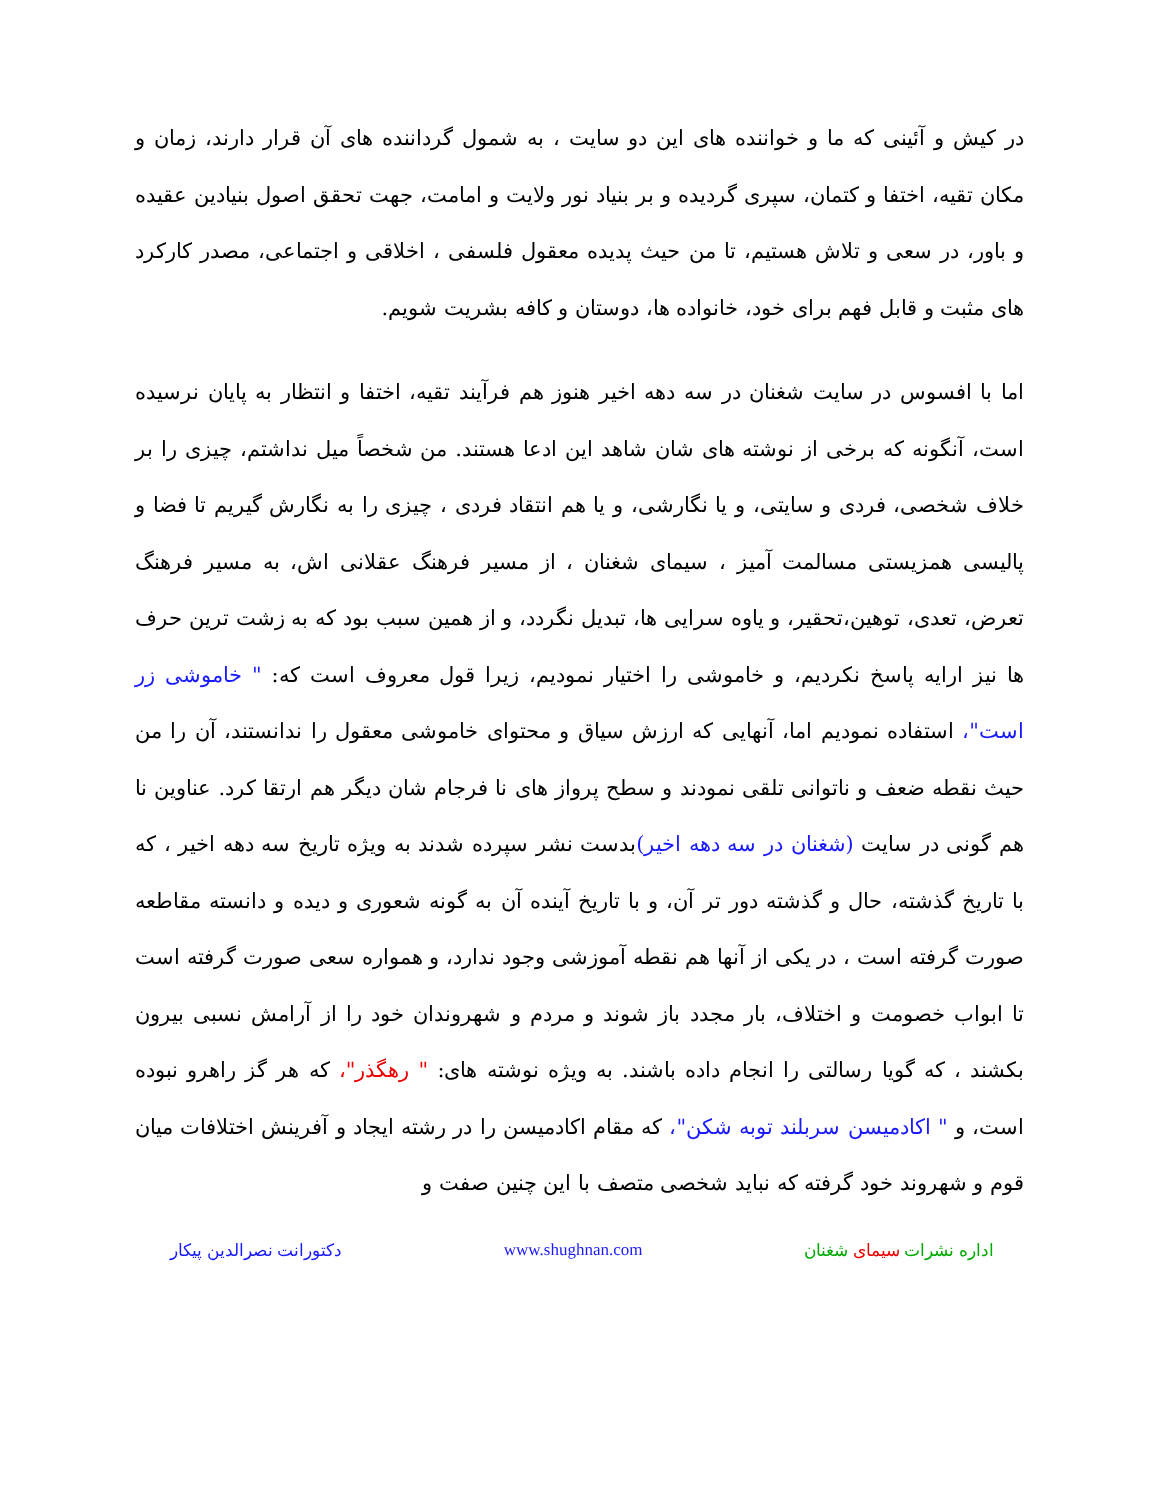در کیش و آئینی که ما و خواننده های این دو سایت ، به شمول گرداننده های آن قرار دارند، زمان و مکان تقیه، اختفا و کتمان، سپری گردیده و بر بنیاد نور ولایت و امامت، جهت تحقق اصول بنیادین عقیده و باور، در سعی و تلاش هستیم، تا من حیث پدیده معقول فلسفی ، اخلاقی و اجتماعی، مصدر کارکرد های مثبت و قابل فهم برای خود، خانواده ها، دوستان و کافه بشریت شویم.
اما با افسوس در سایت شغنان در سه دهه اخیر هنوز هم فرآیند تقیه، اختفا و انتظار به پایان نرسیده است، آنگونه که برخی از نوشته های شان شاهد این ادعا هستند. من شخصاً میل نداشتم، چیزی را بر خلاف شخصی، فردی و سایتی، و یا نگارشی، و یا هم انتقاد فردی ، چیزی را به نگارش گیریم تا فضا و پالیسی همزیستی مسالمت آمیز ، سیمای شغنان ، از مسیر فرهنگ عقلانی اش، به مسیر فرهنگ تعرض، تعدی، توهین،تحقیر، و یاوه سرایی ها، تبدیل نگردد، و از همین سبب بود که به زشت ترین حرف ها نیز ارایه پاسخ نکردیم، و خاموشی را اختیار نمودیم، زیرا قول معروف است که: " خاموشی زر است"، استفاده نمودیم اما، آنهایی که ارزش سیاق و محتوای خاموشی معقول را ندانستند، آن را من حیث نقطه ضعف و ناتوانی تلقی نمودند و سطح پرواز های نا فرجام شان دیگر هم ارتقا کرد. عناوین نا هم گونی در سایت (شغنان در سه دهه اخیر) بدست نشر سپرده شدند به ویژه تاریخ سه دهه اخیر ، که با تاریخ گذشته، حال و گذشته دور تر آن، و با تاریخ آینده آن به گونه شعوری و دیده و دانسته مقاطعه صورت گرفته است ، در یکی از آنها هم نقطه آموزشی وجود ندارد، و همواره سعی صورت گرفته است تا ابواب خصومت و اختلاف، بار مجدد باز شوند و مردم و شهروندان خود را از آرامش نسبی بیرون بکشند ، که گویا رسالتی را انجام داده باشند. به ویژه نوشته های: " رهگذر"، که هر گز راهرو نبوده است، و " اکادمیسن سربلند توبه شکن"، که مقام اکادمیسن را در رشته ایجاد و آفرینش اختلافات میان قوم و شهروند خود گرفته که نباید شخصی متصف با این چنین صفت و
اداره نشرات سیمای شغنان www.shughnan.com دکتورانت نصرالدین پیکار